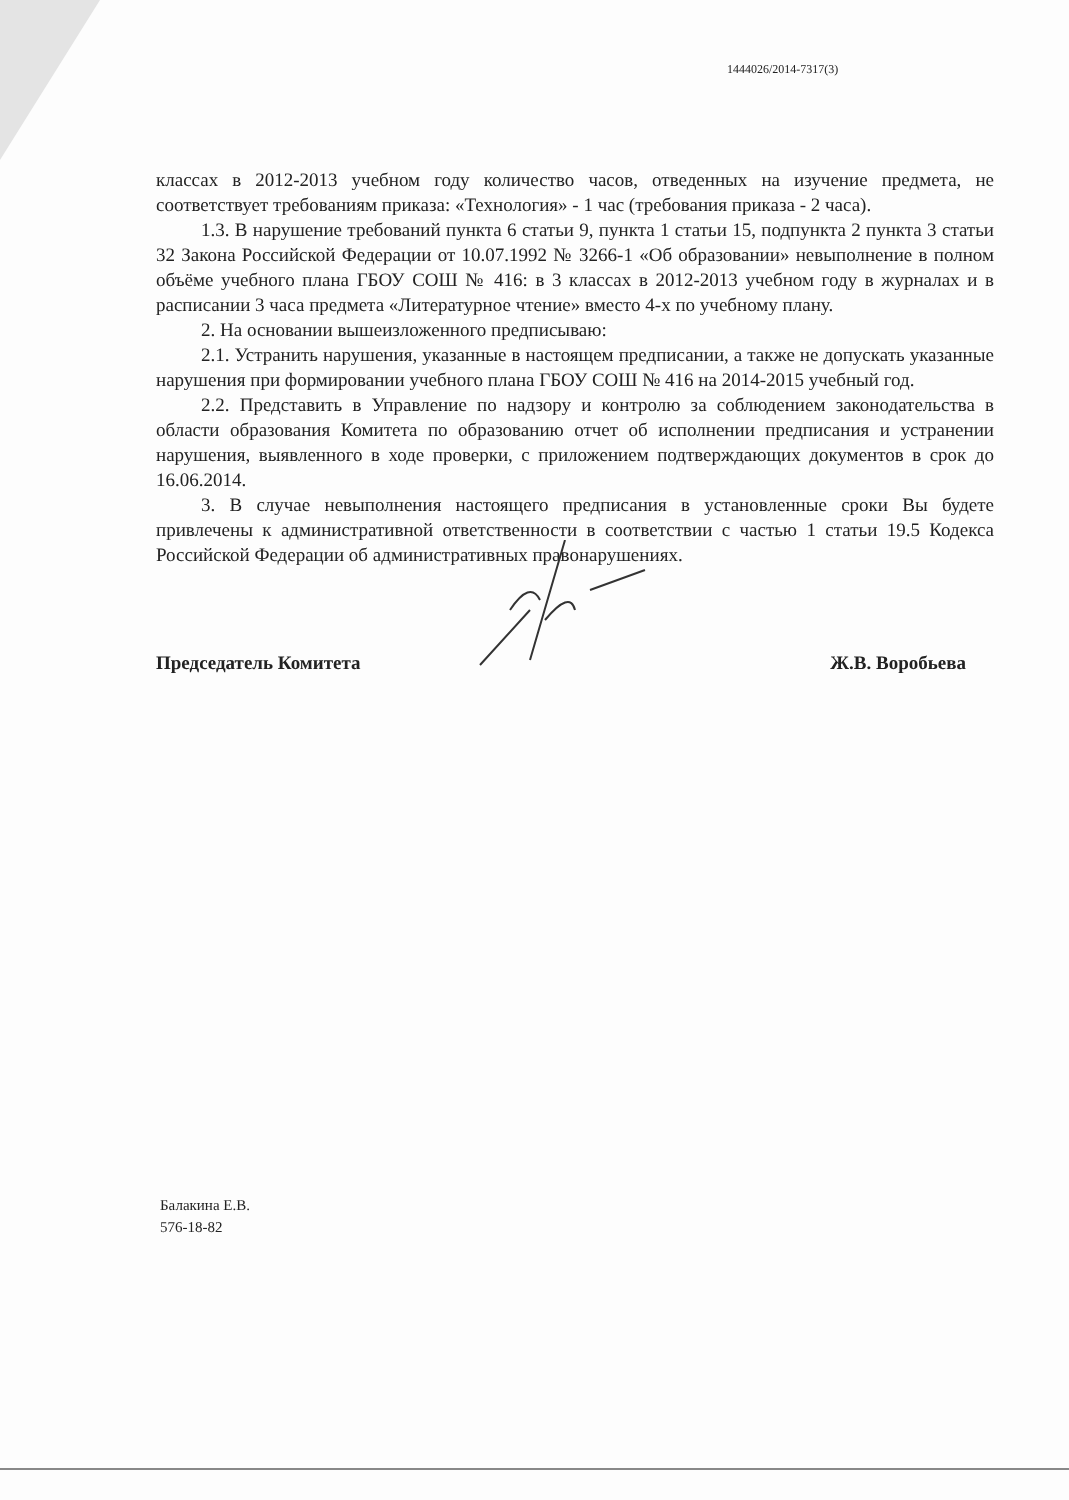1444026/2014-7317(3)
классах в 2012-2013 учебном году количество часов, отведенных на изучение предмета, не соответствует требованиям приказа: «Технология» - 1 час (требования приказа - 2 часа).
1.3. В нарушение требований пункта 6 статьи 9, пункта 1 статьи 15, подпункта 2 пункта 3 статьи 32 Закона Российской Федерации от 10.07.1992 № 3266-1 «Об образовании» невыполнение в полном объёме учебного плана ГБОУ СОШ № 416: в 3 классах в 2012-2013 учебном году в журналах и в расписании 3 часа предмета «Литературное чтение» вместо 4-х по учебному плану.
2. На основании вышеизложенного предписываю:
2.1. Устранить нарушения, указанные в настоящем предписании, а также не допускать указанные нарушения при формировании учебного плана ГБОУ СОШ № 416 на 2014-2015 учебный год.
2.2. Представить в Управление по надзору и контролю за соблюдением законодательства в области образования Комитета по образованию отчет об исполнении предписания и устранении нарушения, выявленного в ходе проверки, с приложением подтверждающих документов в срок до 16.06.2014.
3. В случае невыполнения настоящего предписания в установленные сроки Вы будете привлечены к административной ответственности в соответствии с частью 1 статьи 19.5 Кодекса Российской Федерации об административных правонарушениях.
Председатель Комитета Ж.В. Воробьева
Балакина Е.В.
576-18-82